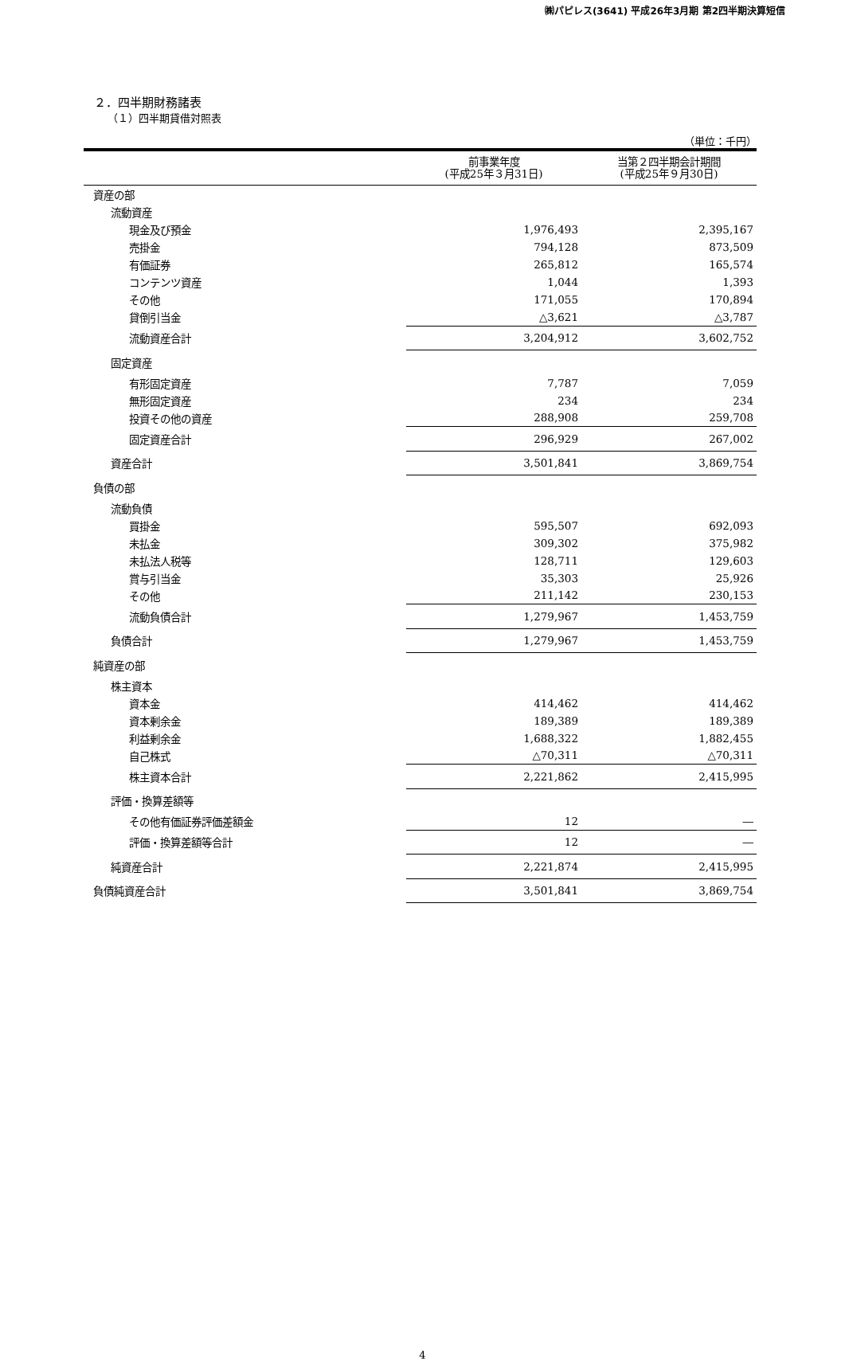㈱パピレス(3641) 平成26年3月期 第2四半期決算短信
２．四半期財務諸表
（１）四半期貸借対照表
（単位：千円）
| | 前事業年度 (平成25年３月31日) | 当第２四半期会計期間 (平成25年９月30日) |
| --- | --- | --- |
| 資産の部 | | |
| 流動資産 | | |
| 現金及び預金 | 1,976,493 | 2,395,167 |
| 売掛金 | 794,128 | 873,509 |
| 有価証券 | 265,812 | 165,574 |
| コンテンツ資産 | 1,044 | 1,393 |
| その他 | 171,055 | 170,894 |
| 貸倒引当金 | △3,621 | △3,787 |
| 流動資産合計 | 3,204,912 | 3,602,752 |
| 固定資産 | | |
| 有形固定資産 | 7,787 | 7,059 |
| 無形固定資産 | 234 | 234 |
| 投資その他の資産 | 288,908 | 259,708 |
| 固定資産合計 | 296,929 | 267,002 |
| 資産合計 | 3,501,841 | 3,869,754 |
| 負債の部 | | |
| 流動負債 | | |
| 買掛金 | 595,507 | 692,093 |
| 未払金 | 309,302 | 375,982 |
| 未払法人税等 | 128,711 | 129,603 |
| 賞与引当金 | 35,303 | 25,926 |
| その他 | 211,142 | 230,153 |
| 流動負債合計 | 1,279,967 | 1,453,759 |
| 負債合計 | 1,279,967 | 1,453,759 |
| 純資産の部 | | |
| 株主資本 | | |
| 資本金 | 414,462 | 414,462 |
| 資本剰余金 | 189,389 | 189,389 |
| 利益剰余金 | 1,688,322 | 1,882,455 |
| 自己株式 | △70,311 | △70,311 |
| 株主資本合計 | 2,221,862 | 2,415,995 |
| 評価・換算差額等 | | |
| その他有価証券評価差額金 | 12 | ― |
| 評価・換算差額等合計 | 12 | ― |
| 純資産合計 | 2,221,874 | 2,415,995 |
| 負債純資産合計 | 3,501,841 | 3,869,754 |
4